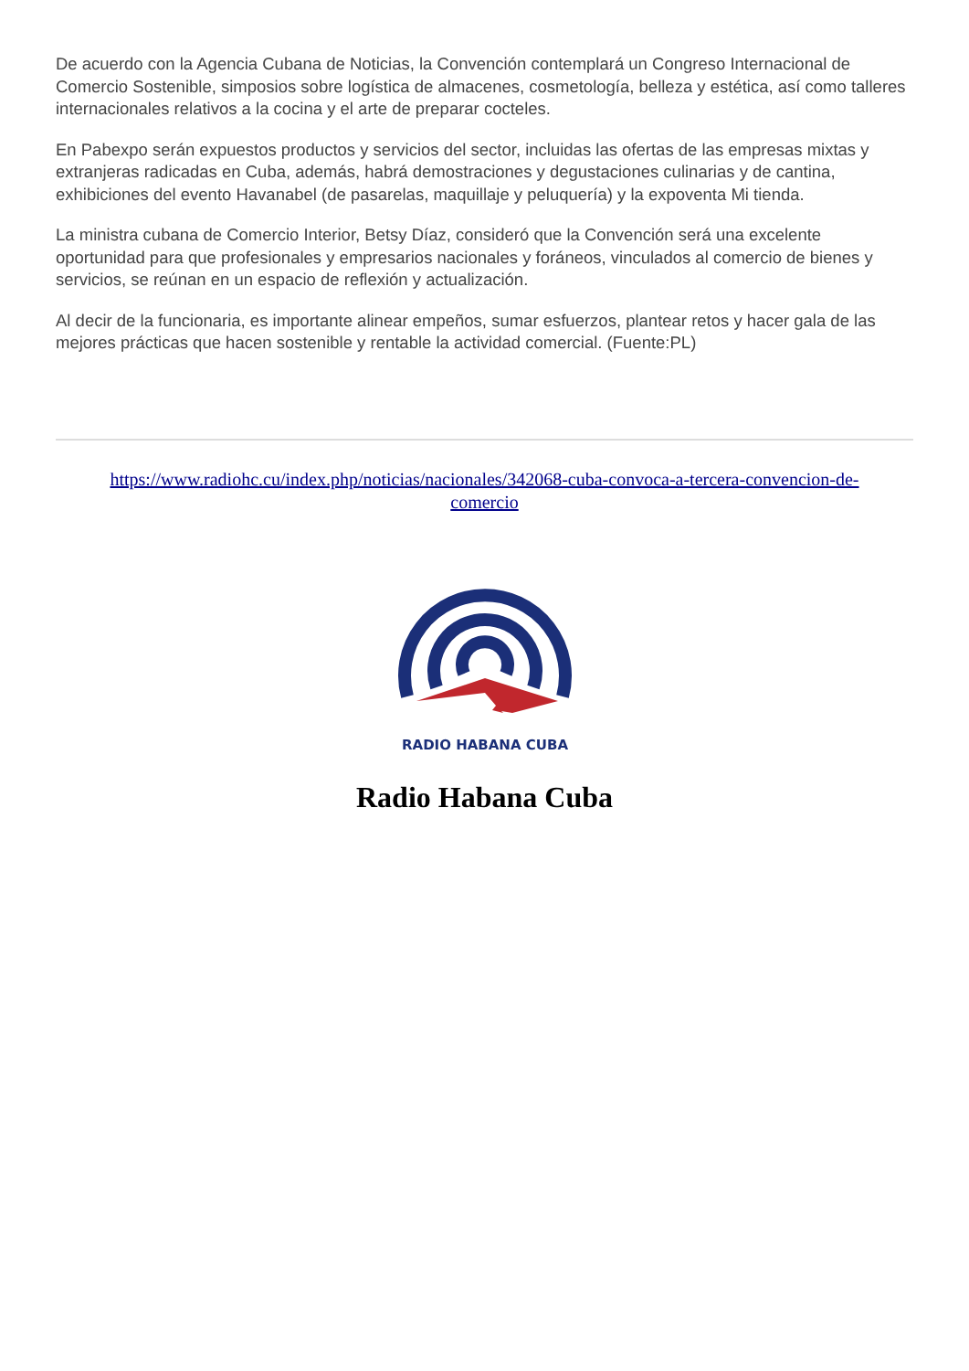De acuerdo con la Agencia Cubana de Noticias, la Convención contemplará un Congreso Internacional de Comercio Sostenible, simposios sobre logística de almacenes, cosmetología, belleza y estética, así como talleres internacionales relativos a la cocina y el arte de preparar cocteles.
En Pabexpo serán expuestos productos y servicios del sector, incluidas las ofertas de las empresas mixtas y extranjeras radicadas en Cuba, además, habrá demostraciones y degustaciones culinarias y de cantina, exhibiciones del evento Havanabel (de pasarelas, maquillaje y peluquería) y la expoventa Mi tienda.
La ministra cubana de Comercio Interior, Betsy Díaz, consideró que la Convención será una excelente oportunidad para que profesionales y empresarios nacionales y foráneos, vinculados al comercio de bienes y servicios, se reúnan en un espacio de reflexión y actualización.
Al decir de la funcionaria, es importante alinear empeños, sumar esfuerzos, plantear retos y hacer gala de las mejores prácticas que hacen sostenible y rentable la actividad comercial. (Fuente:PL)
https://www.radiohc.cu/index.php/noticias/nacionales/342068-cuba-convoca-a-tercera-convencion-de-comercio
RADIO HABANA CUBA
Radio Habana Cuba